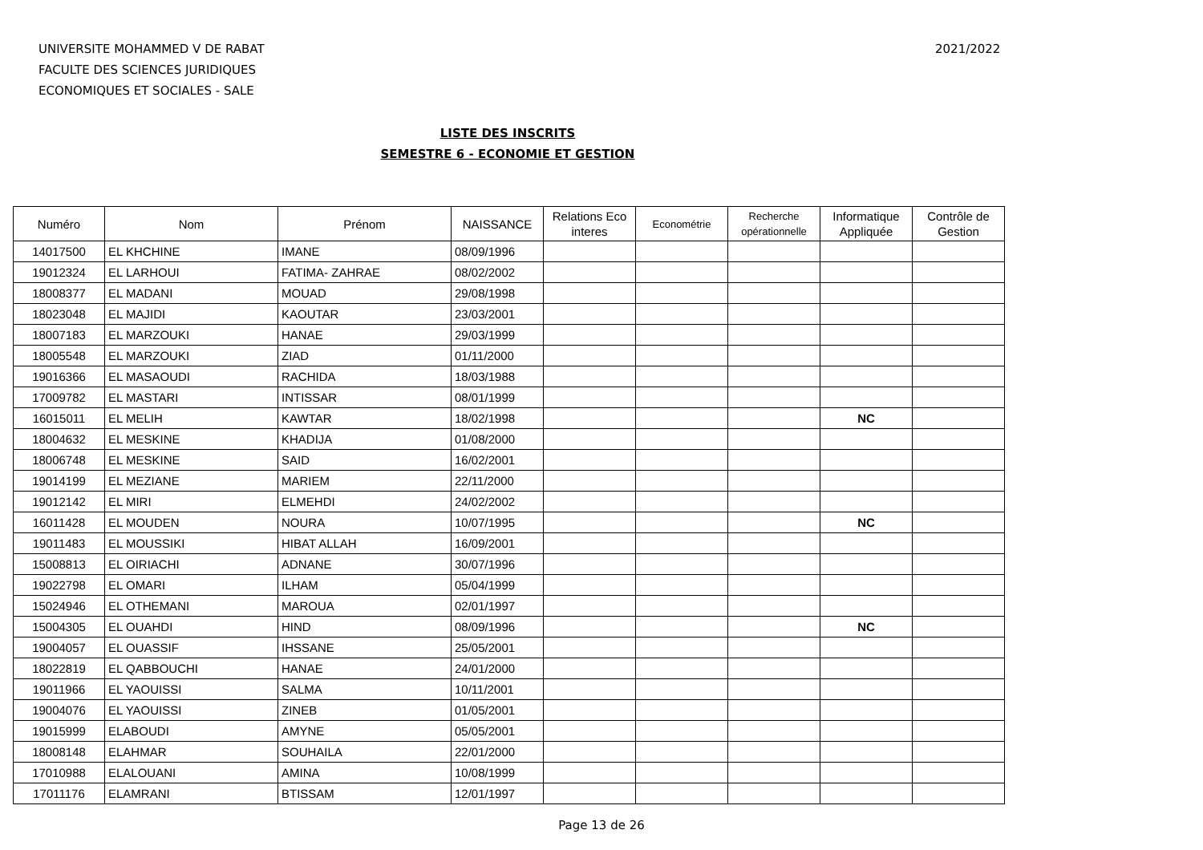UNIVERSITE MOHAMMED V DE RABAT
FACULTE DES SCIENCES JURIDIQUES
ECONOMIQUES ET SOCIALES - SALE
2021/2022
LISTE DES INSCRITS
SEMESTRE 6 - ECONOMIE ET GESTION
| Numéro | Nom | Prénom | NAISSANCE | Relations Eco interes | Econométrie | Recherche opérationnelle | Informatique Appliquée | Contrôle de Gestion |
| --- | --- | --- | --- | --- | --- | --- | --- | --- |
| 14017500 | EL KHCHINE | IMANE | 08/09/1996 | | | | | |
| 19012324 | EL LARHOUI | FATIMA- ZAHRAE | 08/02/2002 | | | | | |
| 18008377 | EL MADANI | MOUAD | 29/08/1998 | | | | | |
| 18023048 | EL MAJIDI | KAOUTAR | 23/03/2001 | | | | | |
| 18007183 | EL MARZOUKI | HANAE | 29/03/1999 | | | | | |
| 18005548 | EL MARZOUKI | ZIAD | 01/11/2000 | | | | | |
| 19016366 | EL MASAOUDI | RACHIDA | 18/03/1988 | | | | | |
| 17009782 | EL MASTARI | INTISSAR | 08/01/1999 | | | | | |
| 16015011 | EL MELIH | KAWTAR | 18/02/1998 | | | | NC | |
| 18004632 | EL MESKINE | KHADIJA | 01/08/2000 | | | | | |
| 18006748 | EL MESKINE | SAID | 16/02/2001 | | | | | |
| 19014199 | EL MEZIANE | MARIEM | 22/11/2000 | | | | | |
| 19012142 | EL MIRI | ELMEHDI | 24/02/2002 | | | | | |
| 16011428 | EL MOUDEN | NOURA | 10/07/1995 | | | | NC | |
| 19011483 | EL MOUSSIKI | HIBAT ALLAH | 16/09/2001 | | | | | |
| 15008813 | EL OIRIACHI | ADNANE | 30/07/1996 | | | | | |
| 19022798 | EL OMARI | ILHAM | 05/04/1999 | | | | | |
| 15024946 | EL OTHEMANI | MAROUA | 02/01/1997 | | | | | |
| 15004305 | EL OUAHDI | HIND | 08/09/1996 | | | | NC | |
| 19004057 | EL OUASSIF | IHSSANE | 25/05/2001 | | | | | |
| 18022819 | EL QABBOUCHI | HANAE | 24/01/2000 | | | | | |
| 19011966 | EL YAOUISSI | SALMA | 10/11/2001 | | | | | |
| 19004076 | EL YAOUISSI | ZINEB | 01/05/2001 | | | | | |
| 19015999 | ELABOUDI | AMYNE | 05/05/2001 | | | | | |
| 18008148 | ELAHMAR | SOUHAILA | 22/01/2000 | | | | | |
| 17010988 | ELALOUANI | AMINA | 10/08/1999 | | | | | |
| 17011176 | ELAMRANI | BTISSAM | 12/01/1997 | | | | | |
Page 13 de 26